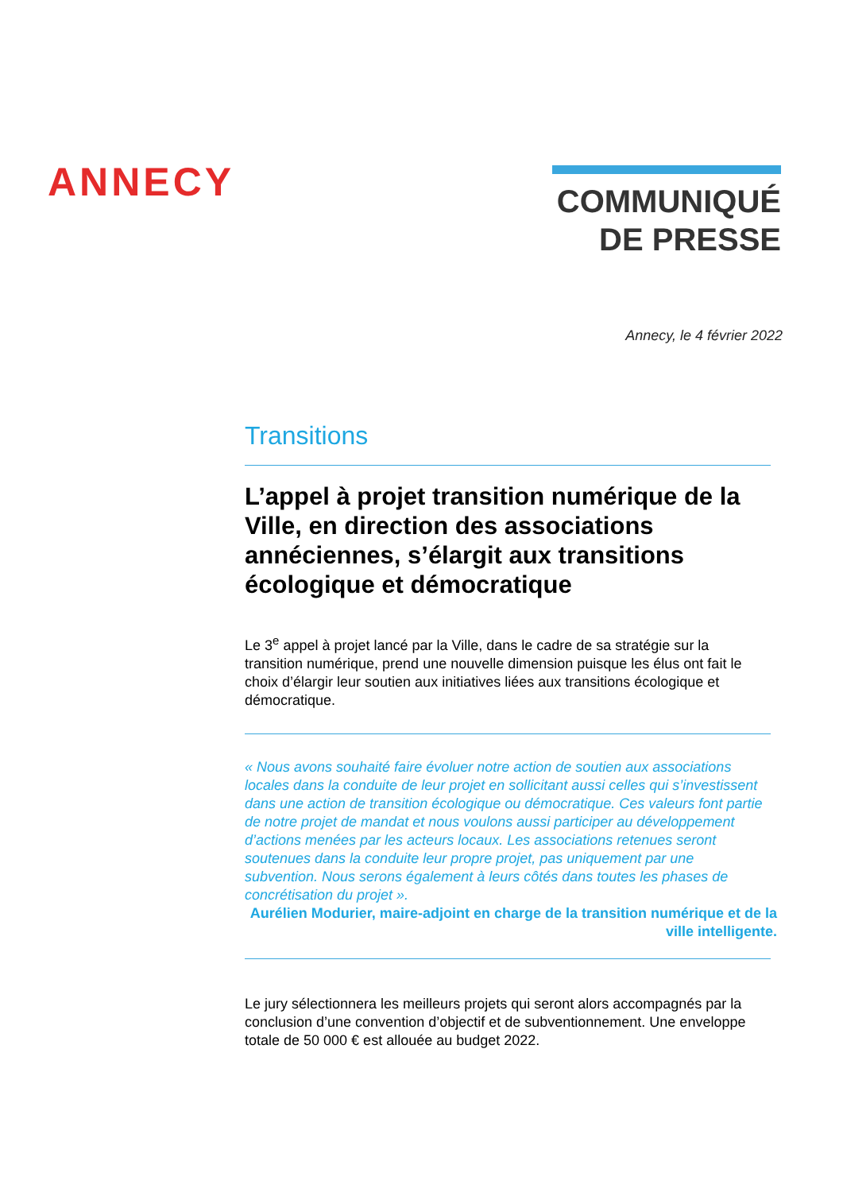ANNECY
COMMUNIQUÉ
DE PRESSE
Annecy, le 4 février 2022
Transitions
L’appel à projet transition numérique de la Ville, en direction des associations annéciennes, s’élargit aux transitions écologique et démocratique
Le 3<sup>e</sup> appel à projet lancé par la Ville, dans le cadre de sa stratégie sur la transition numérique, prend une nouvelle dimension puisque les élus ont fait le choix d’élargir leur soutien aux initiatives liées aux transitions écologique et démocratique.
« Nous avons souhaité faire évoluer notre action de soutien aux associations locales dans la conduite de leur projet en sollicitant aussi celles qui s’investissent dans une action de transition écologique ou démocratique. Ces valeurs font partie de notre projet de mandat et nous voulons aussi participer au développement d’actions menées par les acteurs locaux. Les associations retenues seront soutenues dans la conduite leur propre projet, pas uniquement par une subvention. Nous serons également à leurs côtés dans toutes les phases de concrétisation du projet ».
Aurélien Modurier, maire-adjoint en charge de la transition numérique et de la ville intelligente.
Le jury sélectionnera les meilleurs projets qui seront alors accompagnés par la conclusion d’une convention d’objectif et de subventionnement. Une enveloppe totale de 50 000 € est allouée au budget 2022.